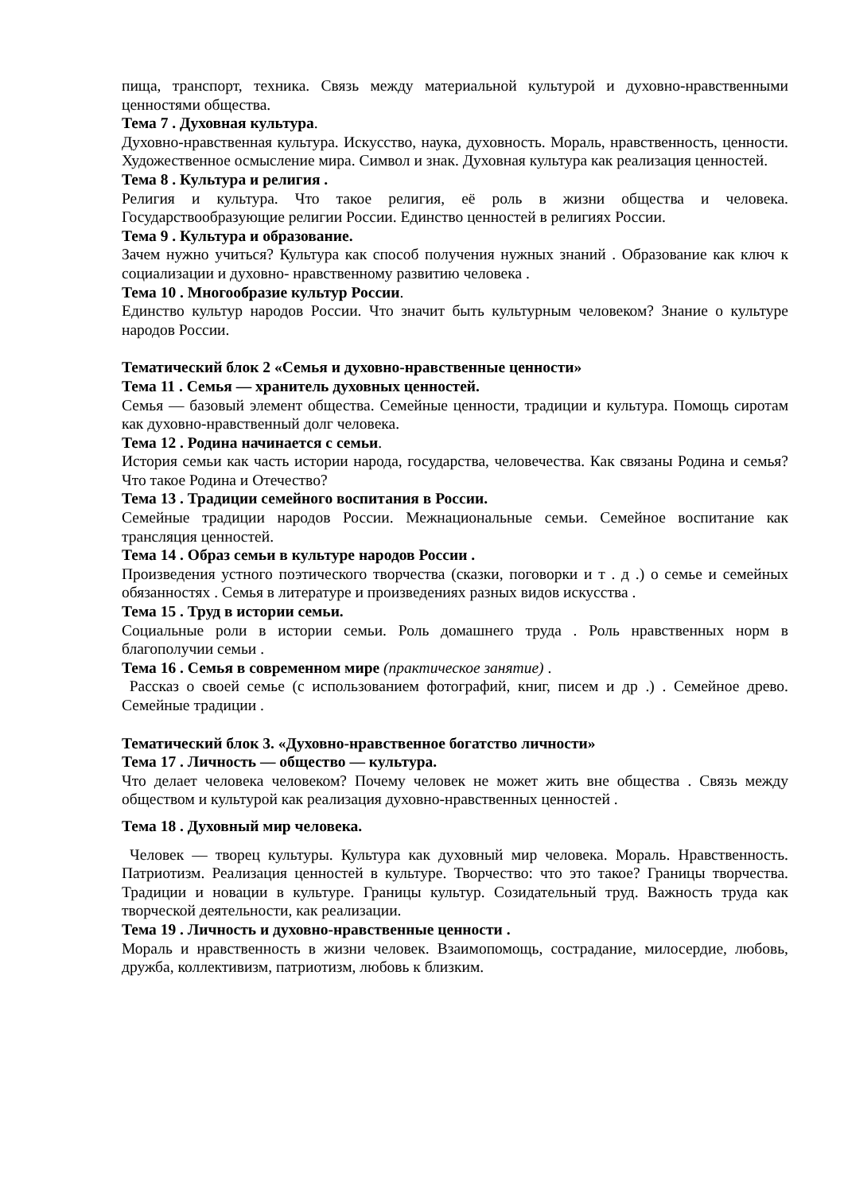пища, транспорт, техника. Связь между материальной культурой и духовно-нравственными ценностями общества.
Тема 7 . Духовная культура.
Духовно-нравственная культура. Искусство, наука, духовность. Мораль, нравственность, ценности. Художественное осмысление мира. Символ и знак. Духовная культура как реализация ценностей.
Тема 8 . Культура и религия .
Религия и культура. Что такое религия, её роль в жизни общества и человека. Государствообразующие религии России. Единство ценностей в религиях России.
Тема 9 . Культура и образование.
Зачем нужно учиться? Культура как способ получения нужных знаний . Образование как ключ к социализации и духовно- нравственному развитию человека .
Тема 10 . Многообразие культур России.
Единство культур народов России. Что значит быть культурным человеком? Знание о культуре народов России.
Тематический блок 2 «Семья и духовно-нравственные ценности»
Тема 11 . Семья — хранитель духовных ценностей.
Семья — базовый элемент общества. Семейные ценности, традиции и культура. Помощь сиротам как духовно-нравственный долг человека.
Тема 12 . Родина начинается с семьи.
История семьи как часть истории народа, государства, человечества. Как связаны Родина и семья? Что такое Родина и Отечество?
Тема 13 . Традиции семейного воспитания в России.
Семейные традиции народов России. Межнациональные семьи. Семейное воспитание как трансляция ценностей.
Тема 14 . Образ семьи в культуре народов России .
Произведения устного поэтического творчества (сказки, поговорки и т . д .) о семье и семейных обязанностях . Семья в литературе и произведениях разных видов искусства .
Тема 15 . Труд в истории семьи.
Социальные роли в истории семьи. Роль домашнего труда . Роль нравственных норм в благополучии семьи .
Тема 16 . Семья в современном мире (практическое занятие) .
Рассказ о своей семье (с использованием фотографий, книг, писем и др .) . Семейное древо. Семейные традиции .
Тематический блок 3. «Духовно-нравственное богатство личности»
Тема 17 . Личность — общество — культура.
Что делает человека человеком? Почему человек не может жить вне общества . Связь между обществом и культурой как реализация духовно-нравственных ценностей .
Тема 18 . Духовный мир человека.
Человек — творец культуры. Культура как духовный мир человека. Мораль. Нравственность. Патриотизм. Реализация ценностей в культуре. Творчество: что это такое? Границы творчества. Традиции и новации в культуре. Границы культур. Созидательный труд. Важность труда как творческой деятельности, как реализации.
Тема 19 . Личность и духовно-нравственные ценности .
Мораль и нравственность в жизни человек. Взаимопомощь, сострадание, милосердие, любовь, дружба, коллективизм, патриотизм, любовь к близким.